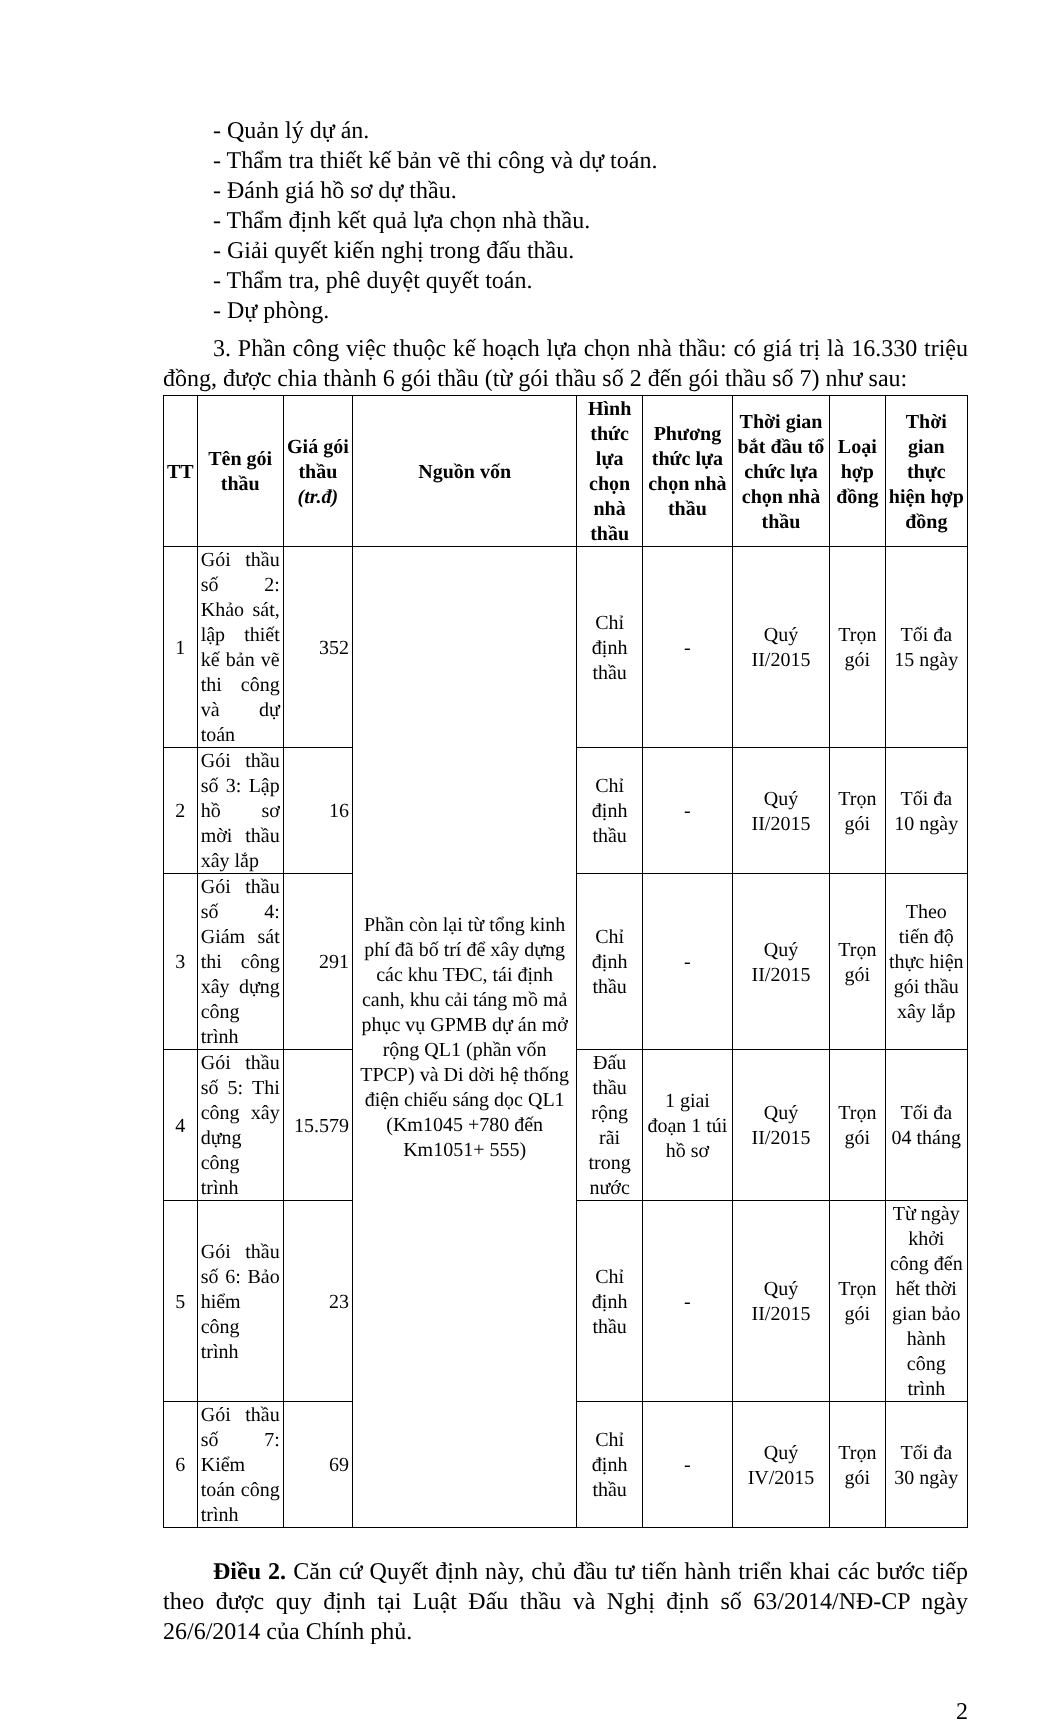- Quản lý dự án.
- Thẩm tra thiết kế bản vẽ thi công và dự toán.
- Đánh giá hồ sơ dự thầu.
- Thẩm định kết quả lựa chọn nhà thầu.
- Giải quyết kiến nghị trong đấu thầu.
- Thẩm tra, phê duyệt quyết toán.
- Dự phòng.
3. Phần công việc thuộc kế hoạch lựa chọn nhà thầu: có giá trị là 16.330 triệu đồng, được chia thành 6 gói thầu (từ gói thầu số 2 đến gói thầu số 7) như sau:
| TT | Tên gói thầu | Giá gói thầu (tr.đ) | Nguồn vốn | Hình thức lựa chọn nhà thầu | Phương thức lựa chọn nhà thầu | Thời gian bắt đầu tổ chức lựa chọn nhà thầu | Loại hợp đồng | Thời gian thực hiện hợp đồng |
| --- | --- | --- | --- | --- | --- | --- | --- | --- |
| 1 | Gói thầu số 2: Khảo sát, lập thiết kế bản vẽ thi công và dự toán | 352 | Phần còn lại từ tổng kinh phí đã bố trí để xây dựng các khu TĐC, tái định canh, khu cải táng mồ mả phục vụ GPMB dự án mở rộng QL1 (phần vốn TPCP) và Di dời hệ thống điện chiếu sáng dọc QL1 (Km1045 +780 đến Km1051+ 555) | Chỉ định thầu | - | Quý II/2015 | Trọn gói | Tối đa 15 ngày |
| 2 | Gói thầu số 3: Lập hồ sơ mời thầu xây lắp | 16 | | Chỉ định thầu | - | Quý II/2015 | Trọn gói | Tối đa 10 ngày |
| 3 | Gói thầu số 4: Giám sát thi công xây dựng công trình | 291 | | Chỉ định thầu | - | Quý II/2015 | Trọn gói | Theo tiến độ thực hiện gói thầu xây lắp |
| 4 | Gói thầu số 5: Thi công xây dựng công trình | 15.579 | | Đấu thầu rộng rãi trong nước | 1 giai đoạn 1 túi hồ sơ | Quý II/2015 | Trọn gói | Tối đa 04 tháng |
| 5 | Gói thầu số 6: Bảo hiểm công trình | 23 | | Chỉ định thầu | - | Quý II/2015 | Trọn gói | Từ ngày khởi công đến hết thời gian bảo hành công trình |
| 6 | Gói thầu số 7: Kiểm toán công trình | 69 | | Chỉ định thầu | - | Quý IV/2015 | Trọn gói | Tối đa 30 ngày |
Điều 2. Căn cứ Quyết định này, chủ đầu tư tiến hành triển khai các bước tiếp theo được quy định tại Luật Đấu thầu và Nghị định số 63/2014/NĐ-CP ngày 26/6/2014 của Chính phủ.
2